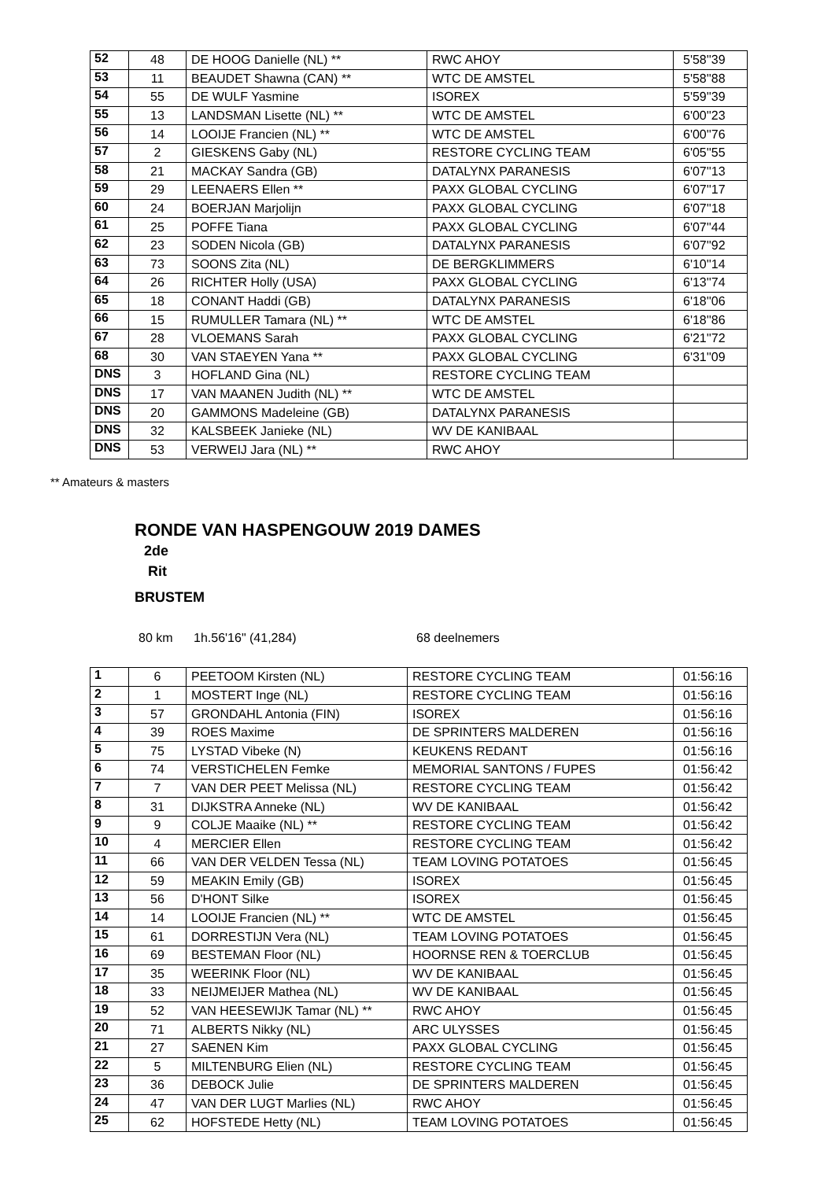| 52 | 48 | DE HOOG Danielle (NL) ** | RWC AHOY | 5'58''39 |
| 53 | 11 | BEAUDET Shawna (CAN) ** | WTC DE AMSTEL | 5'58''88 |
| 54 | 55 | DE WULF Yasmine | ISOREX | 5'59''39 |
| 55 | 13 | LANDSMAN Lisette (NL) ** | WTC DE AMSTEL | 6'00''23 |
| 56 | 14 | LOOIJE Francien (NL) ** | WTC DE AMSTEL | 6'00''76 |
| 57 | 2 | GIESKENS Gaby (NL) | RESTORE CYCLING TEAM | 6'05''55 |
| 58 | 21 | MACKAY Sandra (GB) | DATALYNX PARANESIS | 6'07''13 |
| 59 | 29 | LEENAERS Ellen ** | PAXX GLOBAL CYCLING | 6'07''17 |
| 60 | 24 | BOERJAN Marjolijn | PAXX GLOBAL CYCLING | 6'07''18 |
| 61 | 25 | POFFE Tiana | PAXX GLOBAL CYCLING | 6'07''44 |
| 62 | 23 | SODEN Nicola (GB) | DATALYNX PARANESIS | 6'07''92 |
| 63 | 73 | SOONS Zita (NL) | DE BERGKLIMMERS | 6'10''14 |
| 64 | 26 | RICHTER Holly (USA) | PAXX GLOBAL CYCLING | 6'13''74 |
| 65 | 18 | CONANT Haddi (GB) | DATALYNX PARANESIS | 6'18''06 |
| 66 | 15 | RUMULLER Tamara (NL) ** | WTC DE AMSTEL | 6'18''86 |
| 67 | 28 | VLOEMANS Sarah | PAXX GLOBAL CYCLING | 6'21''72 |
| 68 | 30 | VAN STAEYEN Yana ** | PAXX GLOBAL CYCLING | 6'31''09 |
| DNS | 3 | HOFLAND Gina (NL) | RESTORE CYCLING TEAM | |
| DNS | 17 | VAN MAANEN Judith (NL) ** | WTC DE AMSTEL | |
| DNS | 20 | GAMMONS Madeleine (GB) | DATALYNX PARANESIS | |
| DNS | 32 | KALSBEEK Janieke (NL) | WV DE KANIBAAL | |
| DNS | 53 | VERWEIJ Jara (NL) ** | RWC AHOY | |
** Amateurs & masters
RONDE VAN HASPENGOUW 2019 DAMES
2de
Rit
BRUSTEM
80 km 1h.56'16" (41,284) 68 deelnemers
| 1 | 6 | PEETOOM Kirsten (NL) | RESTORE CYCLING TEAM | 01:56:16 |
| 2 | 1 | MOSTERT Inge (NL) | RESTORE CYCLING TEAM | 01:56:16 |
| 3 | 57 | GRONDAHL Antonia (FIN) | ISOREX | 01:56:16 |
| 4 | 39 | ROES Maxime | DE SPRINTERS MALDEREN | 01:56:16 |
| 5 | 75 | LYSTAD Vibeke (N) | KEUKENS REDANT | 01:56:16 |
| 6 | 74 | VERSTICHELEN Femke | MEMORIAL SANTONS / FUPES | 01:56:42 |
| 7 | 7 | VAN DER PEET Melissa (NL) | RESTORE CYCLING TEAM | 01:56:42 |
| 8 | 31 | DIJKSTRA Anneke (NL) | WV DE KANIBAAL | 01:56:42 |
| 9 | 9 | COLJE Maaike (NL) ** | RESTORE CYCLING TEAM | 01:56:42 |
| 10 | 4 | MERCIER Ellen | RESTORE CYCLING TEAM | 01:56:42 |
| 11 | 66 | VAN DER VELDEN Tessa (NL) | TEAM LOVING POTATOES | 01:56:45 |
| 12 | 59 | MEAKIN Emily (GB) | ISOREX | 01:56:45 |
| 13 | 56 | D'HONT Silke | ISOREX | 01:56:45 |
| 14 | 14 | LOOIJE Francien (NL) ** | WTC DE AMSTEL | 01:56:45 |
| 15 | 61 | DORRESTIJN Vera (NL) | TEAM LOVING POTATOES | 01:56:45 |
| 16 | 69 | BESTEMAN Floor (NL) | HOORNSE REN & TOERCLUB | 01:56:45 |
| 17 | 35 | WEERINK Floor (NL) | WV DE KANIBAAL | 01:56:45 |
| 18 | 33 | NEIJMEIJER Mathea (NL) | WV DE KANIBAAL | 01:56:45 |
| 19 | 52 | VAN HEESEWIJK Tamar (NL) ** | RWC AHOY | 01:56:45 |
| 20 | 71 | ALBERTS Nikky (NL) | ARC ULYSSES | 01:56:45 |
| 21 | 27 | SAENEN Kim | PAXX GLOBAL CYCLING | 01:56:45 |
| 22 | 5 | MILTENBURG Elien (NL) | RESTORE CYCLING TEAM | 01:56:45 |
| 23 | 36 | DEBOCK Julie | DE SPRINTERS MALDEREN | 01:56:45 |
| 24 | 47 | VAN DER LUGT Marlies (NL) | RWC AHOY | 01:56:45 |
| 25 | 62 | HOFSTEDE Hetty (NL) | TEAM LOVING POTATOES | 01:56:45 |